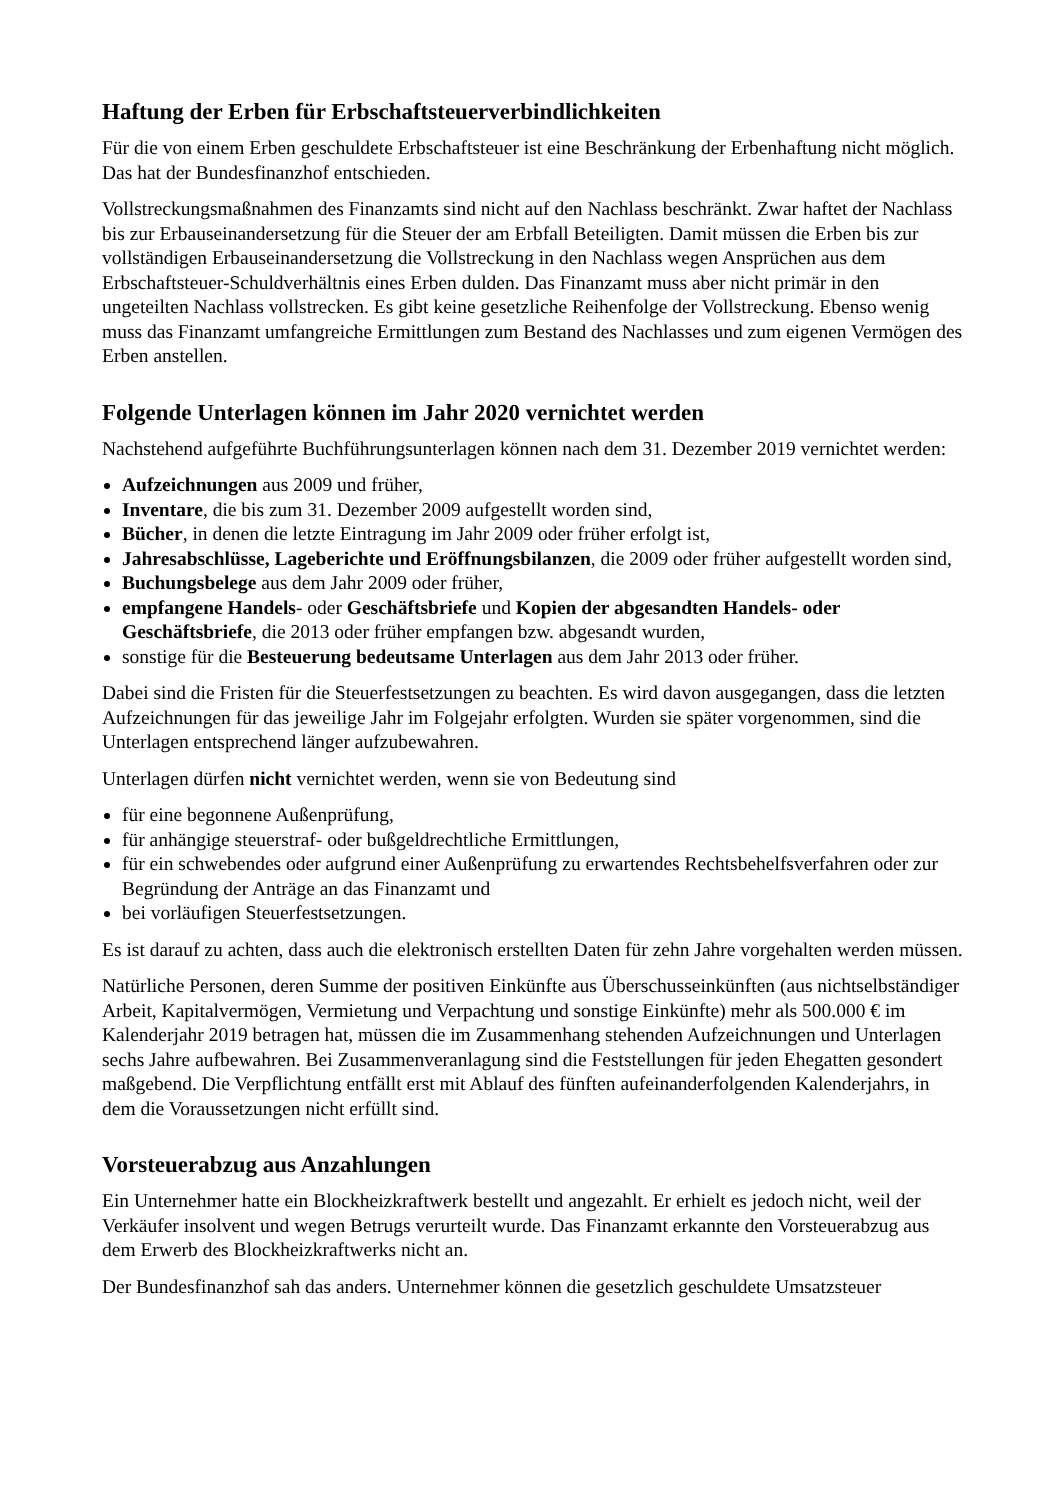Haftung der Erben für Erbschaftsteuerverbindlichkeiten
Für die von einem Erben geschuldete Erbschaftsteuer ist eine Beschränkung der Erbenhaftung nicht möglich. Das hat der Bundesfinanzhof entschieden.
Vollstreckungsmaßnahmen des Finanzamts sind nicht auf den Nachlass beschränkt. Zwar haftet der Nachlass bis zur Erbauseinandersetzung für die Steuer der am Erbfall Beteiligten. Damit müssen die Erben bis zur vollständigen Erbauseinandersetzung die Vollstreckung in den Nachlass wegen Ansprüchen aus dem Erbschaftsteuer-Schuldverhältnis eines Erben dulden. Das Finanzamt muss aber nicht primär in den ungeteilten Nachlass vollstrecken. Es gibt keine gesetzliche Reihenfolge der Vollstreckung. Ebenso wenig muss das Finanzamt umfangreiche Ermittlungen zum Bestand des Nachlasses und zum eigenen Vermögen des Erben anstellen.
Folgende Unterlagen können im Jahr 2020 vernichtet werden
Nachstehend aufgeführte Buchführungsunterlagen können nach dem 31. Dezember 2019 vernichtet werden:
Aufzeichnungen aus 2009 und früher,
Inventare, die bis zum 31. Dezember 2009 aufgestellt worden sind,
Bücher, in denen die letzte Eintragung im Jahr 2009 oder früher erfolgt ist,
Jahresabschlüsse, Lageberichte und Eröffnungsbilanzen, die 2009 oder früher aufgestellt worden sind,
Buchungsbelege aus dem Jahr 2009 oder früher,
empfangene Handels- oder Geschäftsbriefe und Kopien der abgesandten Handels- oder Geschäftsbriefe, die 2013 oder früher empfangen bzw. abgesandt wurden,
sonstige für die Besteuerung bedeutsame Unterlagen aus dem Jahr 2013 oder früher.
Dabei sind die Fristen für die Steuerfestsetzungen zu beachten. Es wird davon ausgegangen, dass die letzten Aufzeichnungen für das jeweilige Jahr im Folgejahr erfolgten. Wurden sie später vorgenommen, sind die Unterlagen entsprechend länger aufzubewahren.
Unterlagen dürfen nicht vernichtet werden, wenn sie von Bedeutung sind
für eine begonnene Außenprüfung,
für anhängige steuerstraf- oder bußgeldrechtliche Ermittlungen,
für ein schwebendes oder aufgrund einer Außenprüfung zu erwartendes Rechtsbehelfsverfahren oder zur Begründung der Anträge an das Finanzamt und
bei vorläufigen Steuerfestsetzungen.
Es ist darauf zu achten, dass auch die elektronisch erstellten Daten für zehn Jahre vorgehalten werden müssen.
Natürliche Personen, deren Summe der positiven Einkünfte aus Überschusseinkünften (aus nichtselbständiger Arbeit, Kapitalvermögen, Vermietung und Verpachtung und sonstige Einkünfte) mehr als 500.000 € im Kalenderjahr 2019 betragen hat, müssen die im Zusammenhang stehenden Aufzeichnungen und Unterlagen sechs Jahre aufbewahren. Bei Zusammenveranlagung sind die Feststellungen für jeden Ehegatten gesondert maßgebend. Die Verpflichtung entfällt erst mit Ablauf des fünften aufeinanderfolgenden Kalenderjahrs, in dem die Voraussetzungen nicht erfüllt sind.
Vorsteuerabzug aus Anzahlungen
Ein Unternehmer hatte ein Blockheizkraftwerk bestellt und angezahlt. Er erhielt es jedoch nicht, weil der Verkäufer insolvent und wegen Betrugs verurteilt wurde. Das Finanzamt erkannte den Vorsteuerabzug aus dem Erwerb des Blockheizkraftwerks nicht an.
Der Bundesfinanzhof sah das anders. Unternehmer können die gesetzlich geschuldete Umsatzsteuer